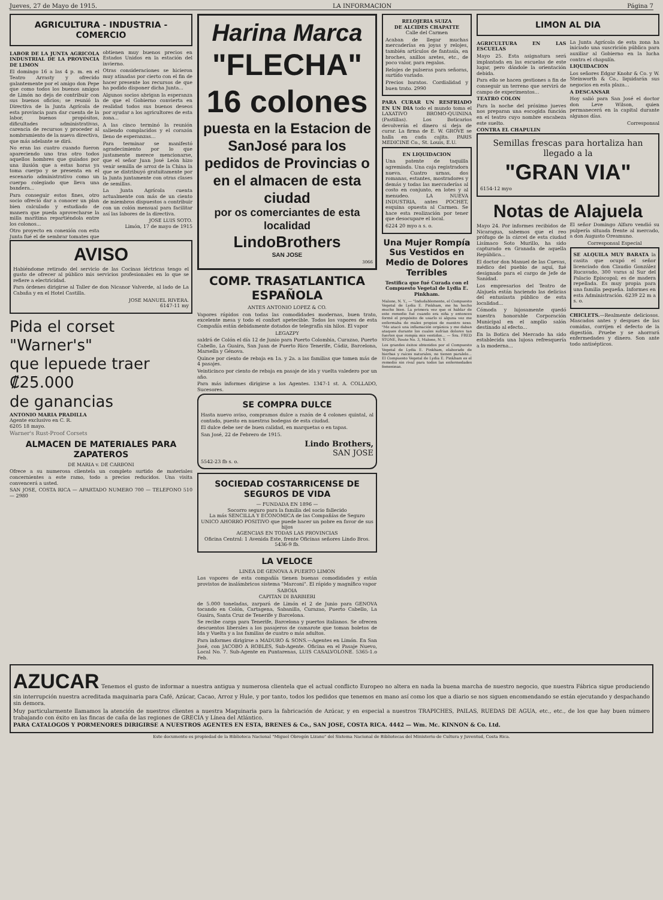Jueves, 27 de Mayo de 1915. LA INFORMACION Página 7
AGRICULTURA - INDUSTRIA - COMERCIO
LABOR DE LA JUNTA AGRICOLA INDUSTRIAL DE LA PROVINCIA DE LIMON
El domingo 16 a las 4 p. m. en el Teatro Arrasty y ofrecido galantemente por el amigo don Pepe que como todos los buenos amigos de Limón no deja de contribuir con sus buenos oficios; se reunió la Directiva de la Junta Agrícola de esta provincia para dar cuenta de la labor, buenos propósitos, dificultades administrativas, carencia de recursos y proceder al nombramiento de la nueva directiva, que más adelante se dirá.
No eran las cuatro cuando fueron apareciendo uno tras otro todos aquellos hombres que guiados por una ilusión que a estas horas ya toma cuerpo y se presenta en el escenario administrativo como un cuerpo colegiado que lleva una bandera...
Para conseguir estos fines, otro socio ofreció dar a conocer un plan bien calculado y estudiado de manera que pueda aprovecharse la milla marítima repartiéndola entre los colonos...
Otro proyecto en conexión con esta Junta fué el de sembrar tomates que obtienen muy buenos precios en Estados Unidos en la estación del invierno.
Otras consideraciones se hicieron muy atinadas por cierto con el fin de hacer presente los recursos de que ha podido disponer dicha Junta...
Algunos socios abrigan la esperanza de que el Gobierno convierta en realidad todos sus buenos deseos por ayudar a los agricultores de esta zona...
A las cinco terminó la reunión saliendo complacidos y el corazón lleno de esperanzas...
Para terminar se manifestó agradecimiento por lo que justamente merece mencionarse, que el señor Juan José León hizo venir semilla de arroz de la China la que se distribuyó gratuitamente por la Junta juntamente con otras clases de semillas.
La Junta Agrícola cuenta actualmente con más de un ciento de miembros dispuestos a contribuir con un colón mensual para facilitar así las labores de la directiva.
JOSE LUIS SOTO.
Limón, 17 de mayo de 1915
AVISO
Habiéndome retirado del servicio de las Cocinas léctricas tengo el gusto de ofrecer al público mis servicios profesionales en lo que se refiere a electricidad.
Para órdenes dirigirse al Taller de don Nicanor Valverde, al lado de La Cabaña y en el Hotel Castilla.
JOSE MANUEL RIVERA.
6147-11 my
Pida el corset
"Warner's"
que lepuede traer
₡25.000
de ganancias
ANTONIO MARIA PRADILLA
Agente exclusivo en C. R.
6205 18 mayo.
Warner's Rust-Proof Corsets
ALMACEN DE MATERIALES PARA ZAPATEROS
DE MARIA v. DE CARBONI
Ofrece a su numerosa clientela un completo surtido de materiales concernientes a este ramo, todo a precios reducidos. Una visita convencerá a usted.
SAN JOSE, COSTA RICA — APARTADO NUMERO 700 — TELEFONO 510 — 2980
Harina Marca
"FLECHA"
16 colones
puesta en la Estacion de SanJosé para los pedidos de Provincias o en el almacen de esta ciudad
por os comerciantes de esta localidad
LindoBrothers
SAN JOSE
3066
COMP. TRASATLANTICA ESPAÑOLA
ANTES ANTONIO LOPEZ & CO.
Vapores rápidos con todas las comodidades modernas, buen trato, excelente mesa y todo el confort apetecible. Todos los vapores de esta Compañía están debidamente dotados de telegrafía sin hilos. El vapor
LEGAZPY
saldrá de Colón el día 12 de Junio para Puerto Colombia, Curazao, Puerto Cabello, La Guaira, San Juan de Puerto Rico Tenerife, Cádiz, Barcelona, Marsella y Génova.
Quince por ciento de rebaja en 1a. y 2a. a las familias que tomen más de 4 pasajes.
Veinticinco por ciento de rebaja en pasaje de ida y vuelta valedero por un año.
Para más informes dirigirse a los Agentes. 1347-1 st. A. COLLADO, Sucesores.
SE COMPRA DULCE
Hasta nuevo aviso, compramos dulce a razón de 4 colones quintal, al contado, puesto en nuestras bodegas de esta ciudad.
El dulce debe ser de buen calidad, en marquetas o en tapas.
San José, 22 de Febrero de 1915.
Lindo Brothers,
SAN JOSE
5542-23 fb s. o.
SOCIEDAD COSTARRICENSE DE SEGUROS DE VIDA
— FUNDADA EN 1896 —
Socorro seguro para la familia del socio fallecido
La más SENCILLA Y ECONOMICA de las Compañías de Seguro
UNICO AHORRO POSITIVO que puede hacer un pobre en favor de sus hijos
AGENCIAS EN TODAS LAS PROVINCIAS
Oficina Central: 1 Avenida Este, frente Oficinas señores Lindo Bros.
5436-9 fb.
LA VELOCE
LINEA DE GENOVA A PUERTO LIMON
Los vapores de esta compañía tienen buenas comodidades y están provistos de inalámbricos sistema "Marconi". El rápido y magnífico vapor
SABOIA
CAPITAN DI BARBIERI
de 5.000 toneladas, zarpará de Limón el 2 de Junio para GENOVA tocando en Colón, Cartagena, Sabanilla, Curazao, Puerto Cabello, La Guaira, Santa Cruz de Tenerife y Barcelona.
Se recibe carga para Tenerife, Barcelona y puertos italianos. Se ofrecen descuentos liberales a los pasajeros de camarote que toman boletos de Ida y Vuelta y a las familias de cuatro o más adultos.
Para informes dirigirse a MADURO & SONS.—Agentes en Limón. En San José, con JACOBO A ROBLES, Sub-Agente. Oficina en el Pasaje Nuevo, Local No. 7. Sub-Agente en Puntarenas, LUIS CASALVOLONE. 5365-1.o Feb.
RELOJERIA SUIZA
DE ALCIDES CHAPATTE
Calle del Carmen
Acaban de llegar muchas mercaderías en joyas y relojes, también artículos de fantasía, en broches, anillos aretes, etc., de poco valor, para regalos.
Relojes de pulseras para señoras, surtido variado.
Precios baratos. Cordialidad y buen trato. 2990
PARA CURAR UN RESFRIADO EN UN DIA todo el mundo toma el LAXATIVO BROMO-QUININA (Pastillas). Los Boticarios devolverán el dinero si deja de curar. La firma de E. W. GROVE se halla en cada cajita. PARIS MEDICINE Co., St. Louis, E.U.
EN LIQUIDACION
Una patente de taquilla agremiada. Una caja registradora nueva. Cuatro urnas, dos romanas, estantes, mostradores y demás y todas las mercaderías al costo en conjunto, en lotes y al menudeo. LA NUEVA INDUSTRIA, antes POCHET, esquina opuesta al Carmen. Se hace esta realización por tener que desocupare el local.
6224 20 myo a s. o.
Una Mujer Rompía Sus Vestidos en Medio de Dolores Terribles
Testifica que fué Curada con el Compuesto Vegetal de Lydia E. Pinkham.
Malone, N. Y., — "Indudablemente, el Compuesto Vegetal de Lydia E. Pinkham, me ha hecho mucho bien. La primera vez que oí hablar de este remedio fué cuando era niña y entonces formé el propósito de usarlo si alguna vez me enfermaba de males propios de nuestro sexo. "Me atacó una inflamación orgánica y me daban ataques durante los cuales sufrían dolores tan fuertes que rompía mis vestidos... — Sra. FRED STONE, Route No. 3, Malone, N. Y.
Los grandes éxitos obtenidos por el Compuesto Vegetal de Lydia E. Pinkham, elaborado de hierbas y raíces naturales, no tienen paralelo... El Compuesto Vegetal de Lydia E. Pinkham es el remedio sin rival para todos las enfermedades femeninas.
LIMON AL DIA
AGRICULTURA EN LAS ESCUELAS
Mayo 25. Esta asignatura será implantada en las escuelas de este lugar, pero dándole la orientación debida.
Para ello se hacen gestiones a fin de conseguir un terreno que servirá de campo de experimentos...
TEATRO COLON
Para la noche del próximo jueves nos preparan una escogida función en el teatro cuyo nombre encabeza este suelto.
CONTRA EL CHAPULIN
La Junta Agrícola de esta zona ha iniciado una suscrición pública para auxiliar al Gobierno en la lucha contra el chapulín.
LIQUIDACION
Los señores Edgar Knohr & Co. y W. Steinworth & Co., liquidarán sus negocios en esta plaza...
A DESCANSAR
Hoy salió para San José el doctor don Leve Wilson, quien permanecerá en la capital durante algunos días.
Corresponsal
Semillas frescas para hortaliza han llegado a la
"GRAN VIA"
6154-12 myo
Notas de Alajuela
Mayo 24. Por informes recibidos de Nicaragua, sabemos que el reo prófugo de la cárcel de esta ciudad Lisímaco Soto Murillo, ha sido capturado en Granada de aquella República...
El doctor don Manuel de las Cuevas, médico del pueblo de aquí, fué designado para el cargo de Jefe de Sanidad.
Los empresarios del Teatro de Alajuela están haciendo las delicias del entusiasta público de esta localidad...
Cómoda y lujosamente quedó nuestra honorable Corporación Municipal en el amplio salón destinado al efecto...
En la Botica del Mercado ha sido establecida una lujosa refresquería a la moderna...
El señor Domingo Alfaro vendió su pulpería situada frente al mercado, a don Augusto Oreamuno.
Corresponsal Especial
SE ALQUILA MUY BARATA la casita que ocupó el señor licenciado don Claudio González Rucavado, 300 varas al Sur del Palacio Episcopal; es de madera repellada. Es muy propia para una familia pequeña. Informes en esta Administración. 6239 22 m a s. o.
CHICLETS.—Realmente deliciosos. Mascados antes y despues de las comidas, corrijen el defecto de la digestión. Pruebe y se ahorrará enfermedades y dinero. Son ante todo antisépticos.
AZUCAR Tenemos el gusto de informar a nuestra antigua y numerosa clientela que el actual conflicto Europeo no altera en nada la buena marcha de nuestro negocio, que nuestra Fábrica sigue produciendo sin interrupción nuestra acreditada maquinaria para Café, Azúcar, Cacao, Arroz y Hule, y por tanto, todos los pedidos que tenemos en mano así como los que a diario se nos siguen encomendando se están ejecutando y despachando sin demora.
Muy particularmente llamamos la atención de nuestros clientes a nuestra Maquinaria para la fabricación de Azúcar, y en especial a nuestros TRAPICHES, PAILAS, RUEDAS DE AGUA, etc., etc., de los que hay buen número trabajando con éxito en las fincas de caña de las regiones de GRECIA y Línea del Atlántico.
PARA CATALOGOS Y PORMENORES DIRIGIRSE A NUESTROS AGENTES EN ESTA, BRENES & Co., SAN JOSE, COSTA RICA. 4442 — Wm. Mc. KINNON & Co. Ltd.
Este documento es propiedad de la Biblioteca Nacional "Miguel Obregón Lizano" del Sistema Nacional de Bibliotecas del Ministerio de Cultura y Juventud, Costa Rica.